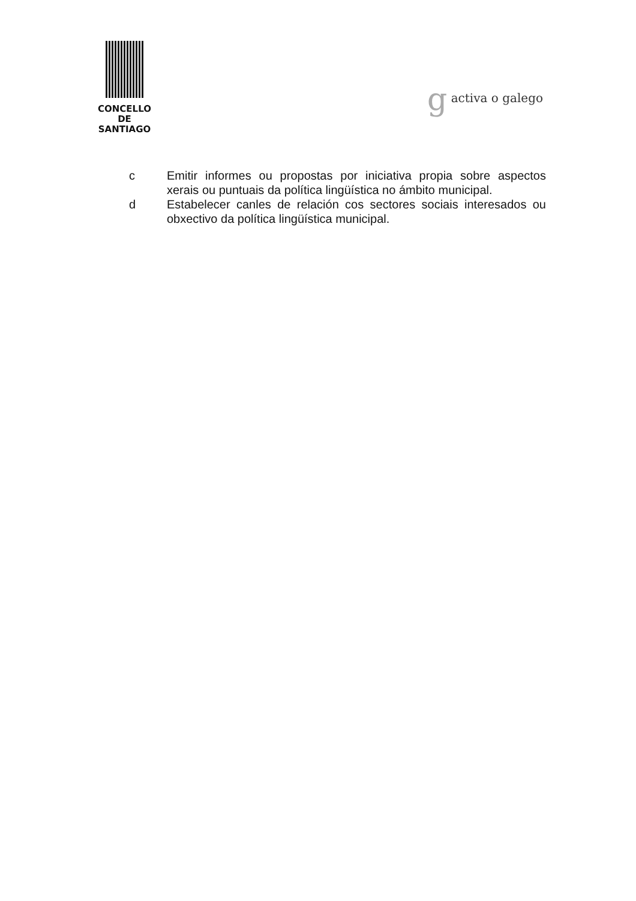CONCELLO DE
SANTIAGO
g activa o galego
c Emitir informes ou propostas por iniciativa propia sobre aspectos xerais ou puntuais da política lingüística no ámbito municipal.
d Estabelecer canles de relación cos sectores sociais interesados ou obxectivo da política lingüística municipal.